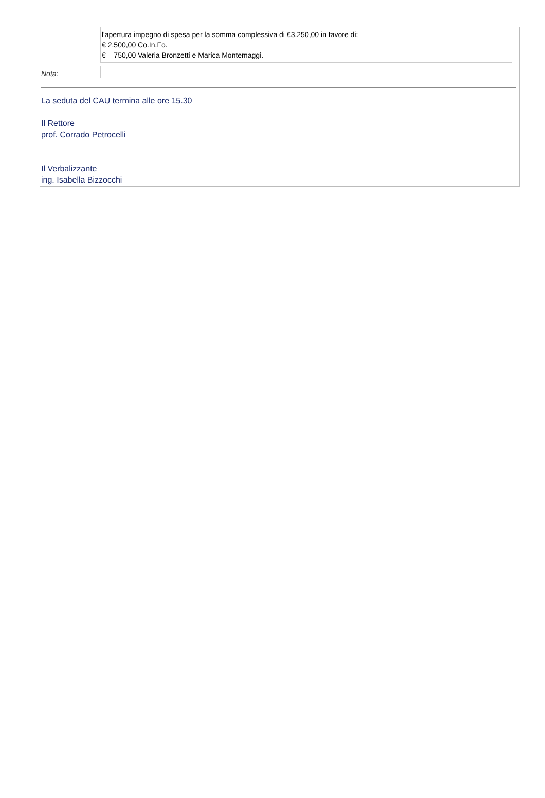| | l'apertura impegno di spesa per la somma complessiva di €3.250,00 in favore di: € 2.500,00 Co.In.Fo. € 750,00 Valeria Bronzetti e Marica Montemaggi. |
| Nota: | |
La seduta del CAU termina alle ore 15.30
Il Rettore
prof. Corrado Petrocelli
Il Verbalizzante
ing. Isabella Bizzocchi